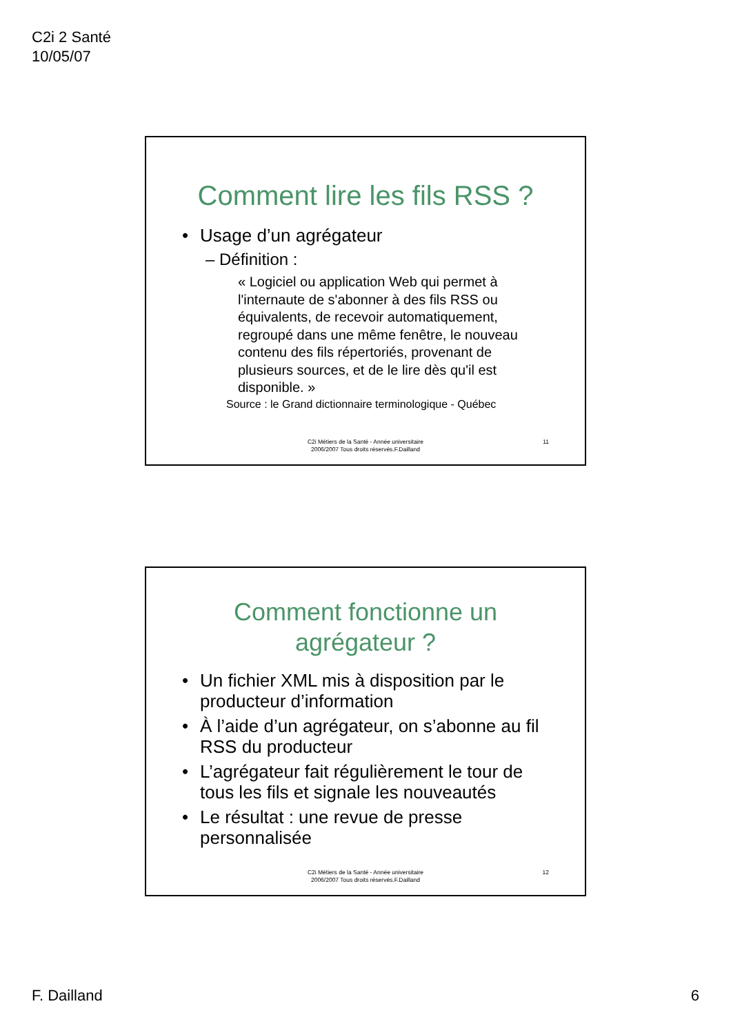C2i 2 Santé
10/05/07
Comment lire les fils RSS ?
• Usage d’un agrégateur
– Définition :
« Logiciel ou application Web qui permet à l'internaute de s'abonner à des fils RSS ou équivalents, de recevoir automatiquement, regroupé dans une même fenêtre, le nouveau contenu des fils répertoriés, provenant de plusieurs sources, et de le lire dès qu'il est disponible. »
Source : le Grand dictionnaire terminologique - Québec
C2i Métiers de la Santé - Année universitaire
2006/2007 Tous droits réservés.F.Dailland
11
Comment fonctionne un
agrégateur ?
• Un fichier XML mis à disposition par le producteur d’information
• À l’aide d’un agrégateur, on s’abonne au fil RSS du producteur
• L’agrégateur fait régulièrement le tour de tous les fils et signale les nouveautés
• Le résultat : une revue de presse personnalisée
C2i Métiers de la Santé - Année universitaire
2006/2007 Tous droits réservés.F.Dailland
12
F. Dailland 6